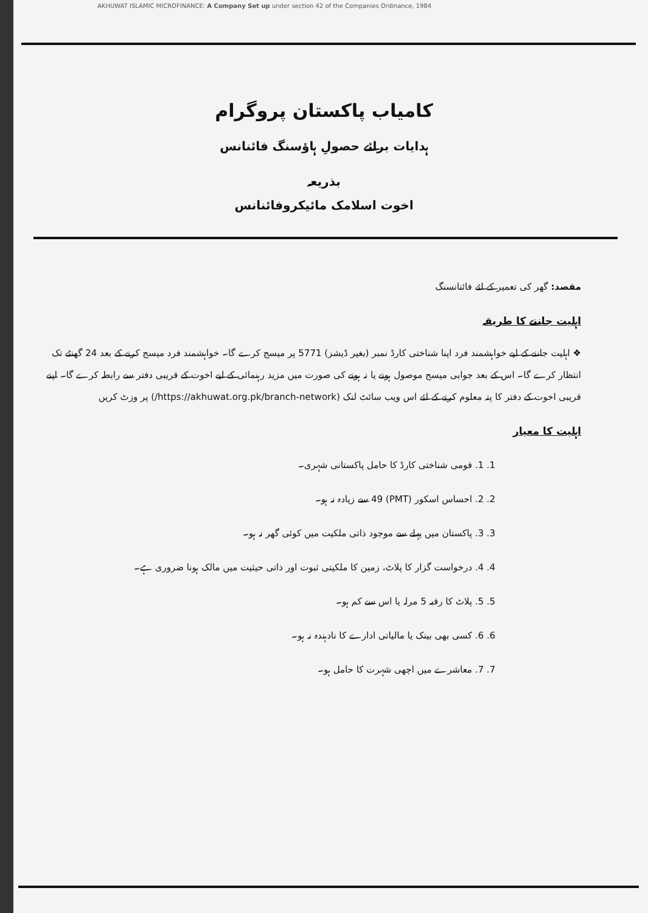AKHUWAT ISLAMIC MICROFINANCE: A Company Set up under section 42 of the Companies Ordinance, 1984
کامیاب پاکستان پروگرام
ہدایات برائے حصولِ ہاؤسنگ فائنانس
بذریعہ
اخوت اسلامک مائیکروفائنانس
مقصد: گھر کی تعمیر کے لئے فائنانسنگ
اہلیت جاننے کا طریقہ
❖ اہلیت جاننے کے لیے خواہشمند فرد اپنا شناختی کارڈ نمبر (بغیر ڈیشز) 5771 پر میسج کرے گا۔ خواہشمند فرد میسج کرنے کے بعد 24 گھنٹے تک انتظار کرے گا۔ اس کے بعد جوابی میسج موصول ہونے یا نہ ہونے کی صورت میں مزید رہنمائی کے لیے اخوت کے قریبی دفتر سے رابطہ کرے گا۔ اپنے قریبی اخوت کے دفتر کا پتہ معلوم کرنے کے لئے اس ویب سائٹ لنک (https://akhuwat.org.pk/branch-network/) پر وزٹ کریں
اہلیت کا معیار
1. 1. قومی شناختی کارڈ کا حامل پاکستانی شہری۔
2. 2. احساس اسکور (PMT) 49 سے زیادہ نہ ہو۔
3. 3. پاکستان میں پہلے سے موجود ذاتی ملکیت میں کوئی گھر نہ ہو۔
4. 4. درخواست گزار کا پلاٹ، زمین کا ملکیتی ثبوت اور ذاتی حیثیت میں مالک ہونا ضروری ہے۔
5. 5. پلاٹ کا رقبہ 5 مرلہ یا اس سے کم ہو۔
6. 6. کسی بھی بینک یا مالیاتی ادارے کا نادہندہ نہ ہو۔
7. 7. معاشرے میں اچھی شہرت کا حامل ہو۔